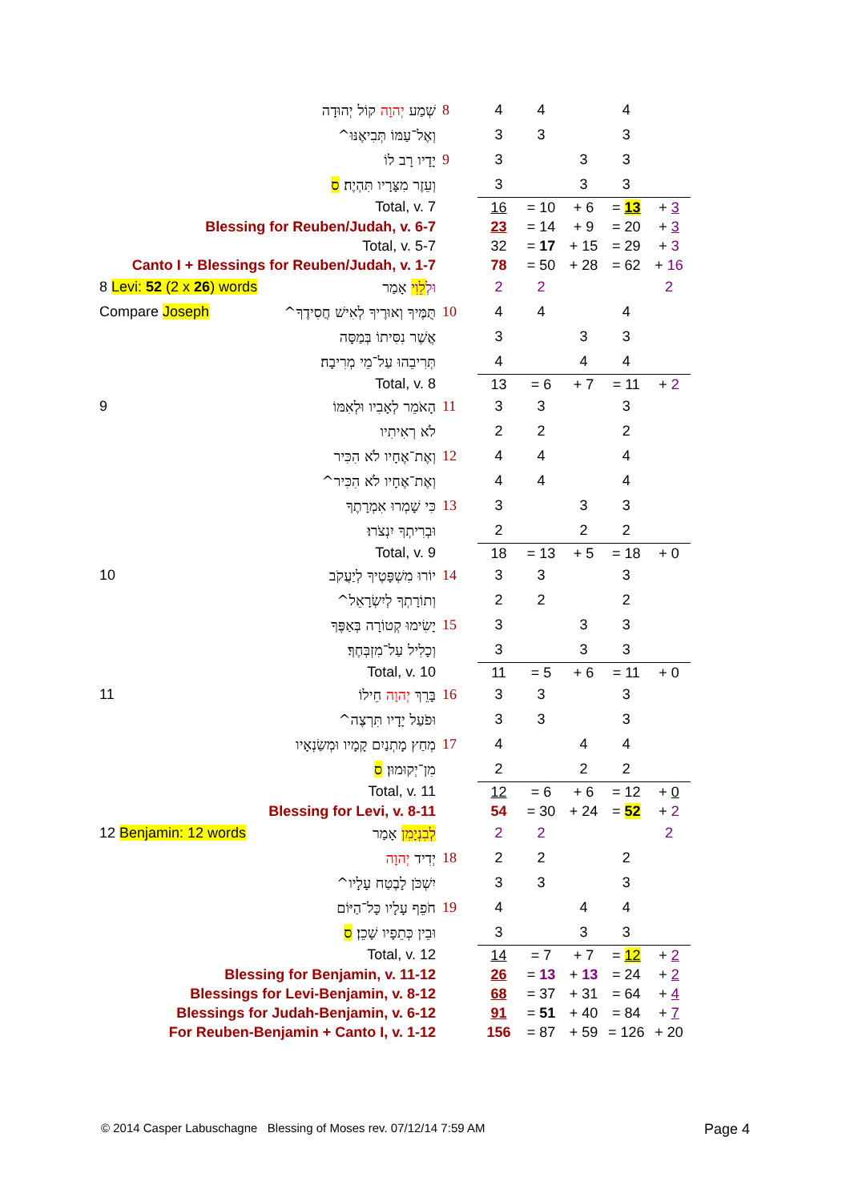| | שְׁמַע יְהוָה קוֹל יְהוּדָה | 8 | 4 | 4 | | 4 | |
| | וְאֶל־עַמּוֹ תְּבִיאֶנּוּ^ | | 3 | 3 | | 3 | |
| | יָדָיו רָב לוֹ | 9 | 3 | | 3 | 3 | |
| | וְעֵזֶר מִצָּרָיו תִּהְיֶה׃ ס | | 3 | | 3 | 3 | |
| Total, v. 7 | | | 16 | = 10 | + 6 | = 13 | + 3 |
| Blessing for Reuben/Judah, v. 6-7 | | | 23 | = 14 | + 9 | = 20 | + 3 |
| Total, v. 5-7 | | | 32 | = 17 | + 15 | = 29 | + 3 |
| Canto I + Blessings for Reuben/Judah, v. 1-7 | | | 78 | = 50 | + 28 | = 62 | + 16 |
| 8 Levi: 52 (2 x 26 ) words | וּלְ לֵוִי אָמַר | | 2 | 2 | | | 2 |
| Compare Joseph | תֻּמֶּיךָ וְאוּרֶיךָ לְאִישׁ חֲסִידֶךָ^ | 10 | 4 | 4 | | 4 | |
| | אֲשֶׁר נִסִּיתוֹ בְּמַסָּה | | 3 | | 3 | 3 | |
| | תְּרִיבֵהוּ עַל־מֵי מְרִיבָה׃ | | 4 | | 4 | 4 | |
| Total, v. 8 | | | 13 | = 6 | + 7 | = 11 | + 2 |
| 9 | הָאֹמֵר לְאָבִיו וּלְאִמּוֹ | 11 | 3 | 3 | | 3 | |
| | לֹא רְאִיתִיו | | 2 | 2 | | 2 | |
| | וְאֶת־אֶחָיו לֹא הִכִּיר | 12 | 4 | 4 | | 4 | |
| | וְאֶת־אֶחָיו לֹא הִכִּיר^ | | 4 | 4 | | 4 | |
| | כִּי שָׁמְרוּ אִמְרָתֶךָ | 13 | 3 | | 3 | 3 | |
| | וּבְרִיתְךָ יִנְצֹרוּ׃ | | 2 | | 2 | 2 | |
| Total, v. 9 | | | 18 | = 13 | + 5 | = 18 | + 0 |
| 10 | יוֹרוּ מִשְׁפָּטֶיךָ לְיַעֲקֹב | 14 | 3 | 3 | | 3 | |
| | וְתוֹרָתְךָ לְיִשְׂרָאֵל^ | | 2 | 2 | | 2 | |
| | יָשִׂימוּ קְטוֹרָה בְּאַפֶּךָ | 15 | 3 | | 3 | 3 | |
| | וְכָלִיל עַל־מִזְבְּחֶךָ׃ | | 3 | | 3 | 3 | |
| Total, v. 10 | | | 11 | = 5 | + 6 | = 11 | + 0 |
| 11 | בָּרֵךְ יְהוָה חֵילוֹ | 16 | 3 | 3 | | 3 | |
| | וּפֹעַל יָדָיו תִּרְצֶה^ | | 3 | 3 | | 3 | |
| | מְחַץ מָתְנַיִם קָמָיו וּמְשַׂנְאָיו | 17 | 4 | | 4 | 4 | |
| | מִן־יְקוּמוּן׃ ס | | 2 | | 2 | 2 | |
| Total, v. 11 | | | 12 | = 6 | + 6 | = 12 | + 0 |
| Blessing for Levi, v. 8-11 | | | 54 | = 30 | + 24 | = 52 | + 2 |
| 12 Benjamin: 12 words | לְבִנְיָמִן אָמַר | | 2 | 2 | | | 2 |
| | יְדִיד יְהוָה | 18 | 2 | 2 | | 2 | |
| | יִשְׁכֹּן לָבֶטַח עָלָיו^ | | 3 | 3 | | 3 | |
| | חֹפֵף עָלָיו כָּל־הַיּוֹם | 19 | 4 | | 4 | 4 | |
| | וּבֵין כְּתֵפָיו שָׁכֵן׃ ס | | 3 | | 3 | 3 | |
| Total, v. 12 | | | 14 | = 7 | + 7 | = 12 | + 2 |
| Blessing for Benjamin, v. 11-12 | | | 26 | = 13 | + 13 | = 24 | + 2 |
| Blessings for Levi-Benjamin, v. 8-12 | | | 68 | = 37 | + 31 | = 64 | + 4 |
| Blessings for Judah-Benjamin, v. 6-12 | | | 91 | = 51 | + 40 | = 84 | + 7 |
| For Reuben-Benjamin + Canto I, v. 1-12 | | | 156 | = 87 | + 59 | = 126 | + 20 |
© 2014 Casper Labuschagne Blessing of Moses rev. 07/12/14 7:59 AM Page 4